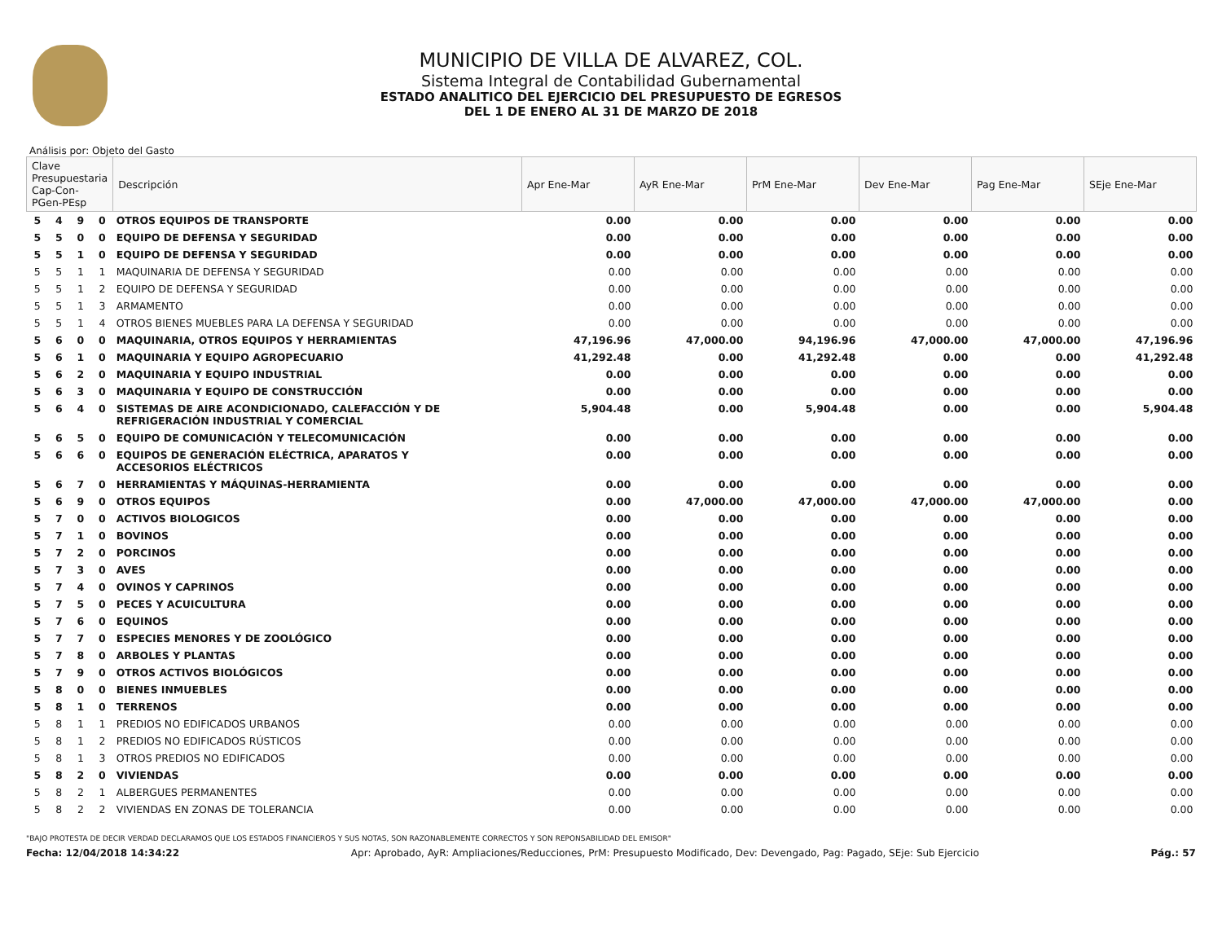MUNICIPIO DE VILLA DE ALVAREZ, COL.
Sistema Integral de Contabilidad Gubernamental
ESTADO ANALITICO DEL EJERCICIO DEL PRESUPUESTO DE EGRESOS
DEL 1 DE ENERO AL 31 DE MARZO DE 2018
Análisis por: Objeto del Gasto
| Clave Presupuestaria Cap-Con-PGen-PEsp | | | | Descripción | Apr Ene-Mar | AyR Ene-Mar | PrM Ene-Mar | Dev Ene-Mar | Pag Ene-Mar | SEje Ene-Mar |
| --- | --- | --- | --- | --- | --- | --- | --- | --- | --- | --- |
| 5 | 4 | 9 | 0 | OTROS EQUIPOS DE TRANSPORTE | 0.00 | 0.00 | 0.00 | 0.00 | 0.00 | 0.00 |
| 5 | 5 | 0 | 0 | EQUIPO DE DEFENSA Y SEGURIDAD | 0.00 | 0.00 | 0.00 | 0.00 | 0.00 | 0.00 |
| 5 | 5 | 1 | 0 | EQUIPO DE DEFENSA Y SEGURIDAD | 0.00 | 0.00 | 0.00 | 0.00 | 0.00 | 0.00 |
| 5 | 5 | 1 | 1 | MAQUINARIA DE DEFENSA Y SEGURIDAD | 0.00 | 0.00 | 0.00 | 0.00 | 0.00 | 0.00 |
| 5 | 5 | 1 | 2 | EQUIPO DE DEFENSA Y SEGURIDAD | 0.00 | 0.00 | 0.00 | 0.00 | 0.00 | 0.00 |
| 5 | 5 | 1 | 3 | ARMAMENTO | 0.00 | 0.00 | 0.00 | 0.00 | 0.00 | 0.00 |
| 5 | 5 | 1 | 4 | OTROS BIENES MUEBLES PARA LA DEFENSA Y SEGURIDAD | 0.00 | 0.00 | 0.00 | 0.00 | 0.00 | 0.00 |
| 5 | 6 | 0 | 0 | MAQUINARIA, OTROS EQUIPOS Y HERRAMIENTAS | 47,196.96 | 47,000.00 | 94,196.96 | 47,000.00 | 47,000.00 | 47,196.96 |
| 5 | 6 | 1 | 0 | MAQUINARIA Y EQUIPO AGROPECUARIO | 41,292.48 | 0.00 | 41,292.48 | 0.00 | 0.00 | 41,292.48 |
| 5 | 6 | 2 | 0 | MAQUINARIA Y EQUIPO INDUSTRIAL | 0.00 | 0.00 | 0.00 | 0.00 | 0.00 | 0.00 |
| 5 | 6 | 3 | 0 | MAQUINARIA Y EQUIPO DE CONSTRUCCIÓN | 0.00 | 0.00 | 0.00 | 0.00 | 0.00 | 0.00 |
| 5 | 6 | 4 | 0 | SISTEMAS DE AIRE ACONDICIONADO, CALEFACCIÓN Y DE REFRIGERACIÓN INDUSTRIAL Y COMERCIAL | 5,904.48 | 0.00 | 5,904.48 | 0.00 | 0.00 | 5,904.48 |
| 5 | 6 | 5 | 0 | EQUIPO DE COMUNICACIÓN Y TELECOMUNICACIÓN | 0.00 | 0.00 | 0.00 | 0.00 | 0.00 | 0.00 |
| 5 | 6 | 6 | 0 | EQUIPOS DE GENERACIÓN ELÉCTRICA, APARATOS Y ACCESORIOS ELÉCTRICOS | 0.00 | 0.00 | 0.00 | 0.00 | 0.00 | 0.00 |
| 5 | 6 | 7 | 0 | HERRAMIENTAS Y MÁQUINAS-HERRAMIENTA | 0.00 | 0.00 | 0.00 | 0.00 | 0.00 | 0.00 |
| 5 | 6 | 9 | 0 | OTROS EQUIPOS | 0.00 | 47,000.00 | 47,000.00 | 47,000.00 | 47,000.00 | 0.00 |
| 5 | 7 | 0 | 0 | ACTIVOS BIOLOGICOS | 0.00 | 0.00 | 0.00 | 0.00 | 0.00 | 0.00 |
| 5 | 7 | 1 | 0 | BOVINOS | 0.00 | 0.00 | 0.00 | 0.00 | 0.00 | 0.00 |
| 5 | 7 | 2 | 0 | PORCINOS | 0.00 | 0.00 | 0.00 | 0.00 | 0.00 | 0.00 |
| 5 | 7 | 3 | 0 | AVES | 0.00 | 0.00 | 0.00 | 0.00 | 0.00 | 0.00 |
| 5 | 7 | 4 | 0 | OVINOS Y CAPRINOS | 0.00 | 0.00 | 0.00 | 0.00 | 0.00 | 0.00 |
| 5 | 7 | 5 | 0 | PECES Y ACUICULTURA | 0.00 | 0.00 | 0.00 | 0.00 | 0.00 | 0.00 |
| 5 | 7 | 6 | 0 | EQUINOS | 0.00 | 0.00 | 0.00 | 0.00 | 0.00 | 0.00 |
| 5 | 7 | 7 | 0 | ESPECIES MENORES Y DE ZOOLÓGICO | 0.00 | 0.00 | 0.00 | 0.00 | 0.00 | 0.00 |
| 5 | 7 | 8 | 0 | ARBOLES Y PLANTAS | 0.00 | 0.00 | 0.00 | 0.00 | 0.00 | 0.00 |
| 5 | 7 | 9 | 0 | OTROS ACTIVOS BIOLÓGICOS | 0.00 | 0.00 | 0.00 | 0.00 | 0.00 | 0.00 |
| 5 | 8 | 0 | 0 | BIENES INMUEBLES | 0.00 | 0.00 | 0.00 | 0.00 | 0.00 | 0.00 |
| 5 | 8 | 1 | 0 | TERRENOS | 0.00 | 0.00 | 0.00 | 0.00 | 0.00 | 0.00 |
| 5 | 8 | 1 | 1 | PREDIOS NO EDIFICADOS URBANOS | 0.00 | 0.00 | 0.00 | 0.00 | 0.00 | 0.00 |
| 5 | 8 | 1 | 2 | PREDIOS NO EDIFICADOS RÚSTICOS | 0.00 | 0.00 | 0.00 | 0.00 | 0.00 | 0.00 |
| 5 | 8 | 1 | 3 | OTROS PREDIOS NO EDIFICADOS | 0.00 | 0.00 | 0.00 | 0.00 | 0.00 | 0.00 |
| 5 | 8 | 2 | 0 | VIVIENDAS | 0.00 | 0.00 | 0.00 | 0.00 | 0.00 | 0.00 |
| 5 | 8 | 2 | 1 | ALBERGUES PERMANENTES | 0.00 | 0.00 | 0.00 | 0.00 | 0.00 | 0.00 |
| 5 | 8 | 2 | 2 | VIVIENDAS EN ZONAS DE TOLERANCIA | 0.00 | 0.00 | 0.00 | 0.00 | 0.00 | 0.00 |
"BAJO PROTESTA DE DECIR VERDAD DECLARAMOS QUE LOS ESTADOS FINANCIEROS Y SUS NOTAS, SON RAZONABLEMENTE CORRECTOS Y SON REPONSABILIDAD DEL EMISOR"
Fecha: 12/04/2018 14:34:22 Apr: Aprobado, AyR: Ampliaciones/Reducciones, PrM: Presupuesto Modificado, Dev: Devengado, Pag: Pagado, SEje: Sub Ejercicio Pág.: 57